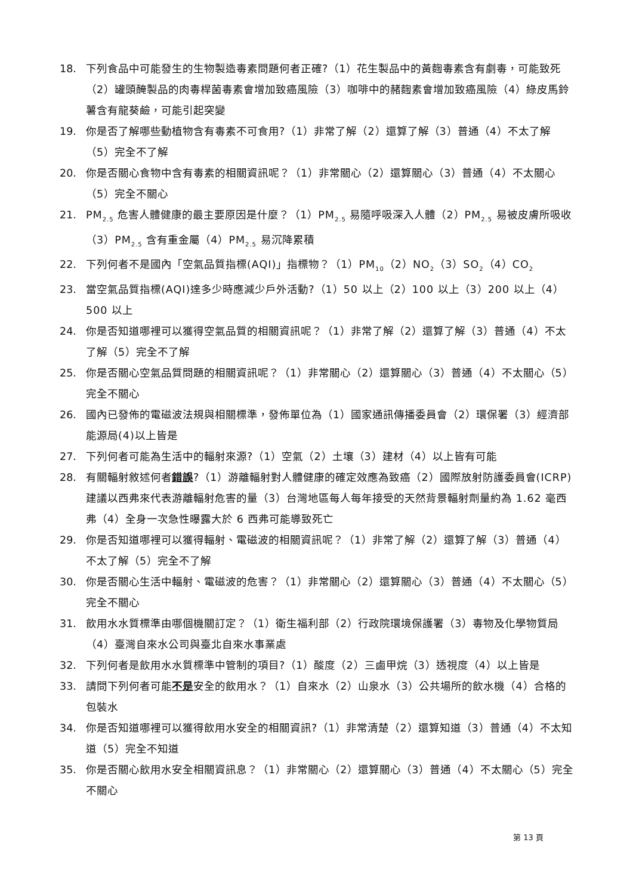18. 下列食品中可能發生的生物製造毒素問題何者正確?（1）花生製品中的黃麴毒素含有劇毒，可能致死（2）罐頭醃製品的肉毒桿菌毒素會增加致癌風險（3）咖啡中的赭麴素會增加致癌風險（4）綠皮馬鈴薯含有龍葵鹼，可能引起突變
19. 你是否了解哪些動植物含有毒素不可食用?（1）非常了解（2）還算了解（3）普通（4）不太了解（5）完全不了解
20. 你是否關心食物中含有毒素的相關資訊呢？（1）非常關心（2）還算關心（3）普通（4）不太關心（5）完全不關心
21. PM<sub>2.5</sub> 危害人體健康的最主要原因是什麼？（1）PM<sub>2.5</sub> 易隨呼吸深入人體（2）PM<sub>2.5</sub> 易被皮膚所吸收（3）PM<sub>2.5</sub> 含有重金屬（4）PM<sub>2.5</sub> 易沉降累積
22. 下列何者不是國內「空氣品質指標(AQI)」指標物？（1）PM<sub>10</sub>（2）NO<sub>2</sub>（3）SO<sub>2</sub>（4）CO<sub>2</sub>
23. 當空氣品質指標(AQI)達多少時應減少戶外活動?（1）50 以上（2）100 以上（3）200 以上（4）500 以上
24. 你是否知道哪裡可以獲得空氣品質的相關資訊呢？（1）非常了解（2）還算了解（3）普通（4）不太了解（5）完全不了解
25. 你是否關心空氣品質問題的相關資訊呢？（1）非常關心（2）還算關心（3）普通（4）不太關心（5）完全不關心
26. 國內已發佈的電磁波法規與相關標準，發佈單位為（1）國家通訊傳播委員會（2）環保署（3）經濟部能源局(4)以上皆是
27. 下列何者可能為生活中的輻射來源?（1）空氣（2）土壤（3）建材（4）以上皆有可能
28. 有關輻射敘述何者錯誤?（1）游離輻射對人體健康的確定效應為致癌（2）國際放射防護委員會(ICRP)建議以西弗來代表游離輻射危害的量（3）台灣地區每人每年接受的天然背景輻射劑量約為 1.62 毫西弗（4）全身一次急性曝露大於 6 西弗可能導致死亡
29. 你是否知道哪裡可以獲得輻射、電磁波的相關資訊呢？（1）非常了解（2）還算了解（3）普通（4）不太了解（5）完全不了解
30. 你是否關心生活中輻射、電磁波的危害？（1）非常關心（2）還算關心（3）普通（4）不太關心（5）完全不關心
31. 飲用水水質標準由哪個機關訂定？（1）衛生福利部（2）行政院環境保護署（3）毒物及化學物質局（4）臺灣自來水公司與臺北自來水事業處
32. 下列何者是飲用水水質標準中管制的項目?（1）酸度（2）三鹵甲烷（3）透視度（4）以上皆是
33. 請問下列何者可能不是安全的飲用水？（1）自來水（2）山泉水（3）公共場所的飲水機（4）合格的包裝水
34. 你是否知道哪裡可以獲得飲用水安全的相關資訊?（1）非常清楚（2）還算知道（3）普通（4）不太知道（5）完全不知道
35. 你是否關心飲用水安全相關資訊息？（1）非常關心（2）還算關心（3）普通（4）不太關心（5）完全不關心
第 13 頁